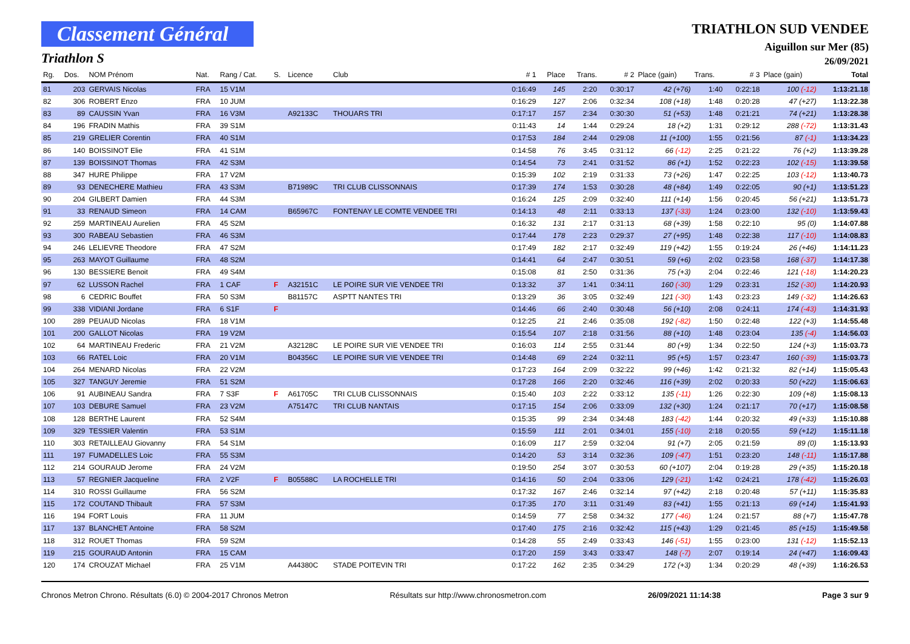Classement Général
Triathlon S
TRIATHLON SUD VENDEE
Aiguillon sur Mer (85)
26/09/2021
| Rg. | Dos. | NOM Prénom | Nat. | Rang / Cat. | S. | Licence | Club | # 1 | Place | Trans. | # 2 | Place (gain) | Trans. | # 3 | Place (gain) | Total |
| --- | --- | --- | --- | --- | --- | --- | --- | --- | --- | --- | --- | --- | --- | --- | --- | --- |
| 81 | 203 | GERVAIS Nicolas | FRA | 15 V1M | | | | 0:16:49 | 145 | 2:20 | 0:30:17 | 42 (+76) | 1:40 | 0:22:18 | 100 (-12) | 1:13:21.18 |
| 82 | 306 | ROBERT Enzo | FRA | 10 JUM | | | | 0:16:29 | 127 | 2:06 | 0:32:34 | 108 (+18) | 1:48 | 0:20:28 | 47 (+27) | 1:13:22.38 |
| 83 | 89 | CAUSSIN Yvan | FRA | 16 V3M | | A92133C | THOUARS TRI | 0:17:17 | 157 | 2:34 | 0:30:30 | 51 (+53) | 1:48 | 0:21:21 | 74 (+21) | 1:13:28.38 |
| 84 | 196 | FRADIN Mathis | FRA | 39 S1M | | | | 0:11:43 | 14 | 1:44 | 0:29:24 | 18 (+2) | 1:31 | 0:29:12 | 288 (-72) | 1:13:31.43 |
| 85 | 219 | GRELIER Corentin | FRA | 40 S1M | | | | 0:17:53 | 184 | 2:44 | 0:29:08 | 11 (+100) | 1:55 | 0:21:56 | 87 (-1) | 1:13:34.23 |
| 86 | 140 | BOISSINOT Elie | FRA | 41 S1M | | | | 0:14:58 | 76 | 3:45 | 0:31:12 | 66 (-12) | 2:25 | 0:21:22 | 76 (+2) | 1:13:39.28 |
| 87 | 139 | BOISSINOT Thomas | FRA | 42 S3M | | | | 0:14:54 | 73 | 2:41 | 0:31:52 | 86 (+1) | 1:52 | 0:22:23 | 102 (-15) | 1:13:39.58 |
| 88 | 347 | HURE Philippe | FRA | 17 V2M | | | | 0:15:39 | 102 | 2:19 | 0:31:33 | 73 (+26) | 1:47 | 0:22:25 | 103 (-12) | 1:13:40.73 |
| 89 | 93 | DENECHERE Mathieu | FRA | 43 S3M | | B71989C | TRI CLUB CLISSONNAIS | 0:17:39 | 174 | 1:53 | 0:30:28 | 48 (+84) | 1:49 | 0:22:05 | 90 (+1) | 1:13:51.23 |
| 90 | 204 | GILBERT Damien | FRA | 44 S3M | | | | 0:16:24 | 125 | 2:09 | 0:32:40 | 111 (+14) | 1:56 | 0:20:45 | 56 (+21) | 1:13:51.73 |
| 91 | 33 | RENAUD Simeon | FRA | 14 CAM | | B65967C | FONTENAY LE COMTE VENDEE TRI | 0:14:13 | 48 | 2:11 | 0:33:13 | 137 (-33) | 1:24 | 0:23:00 | 132 (-10) | 1:13:59.43 |
| 92 | 259 | MARTINEAU Aurelien | FRA | 45 S2M | | | | 0:16:32 | 131 | 2:17 | 0:31:13 | 68 (+39) | 1:58 | 0:22:10 | 95 (0) | 1:14:07.88 |
| 93 | 300 | RABEAU Sebastien | FRA | 46 S3M | | | | 0:17:44 | 178 | 2:23 | 0:29:37 | 27 (+95) | 1:48 | 0:22:38 | 117 (-10) | 1:14:08.83 |
| 94 | 246 | LELIEVRE Theodore | FRA | 47 S2M | | | | 0:17:49 | 182 | 2:17 | 0:32:49 | 119 (+42) | 1:55 | 0:19:24 | 26 (+46) | 1:14:11.23 |
| 95 | 263 | MAYOT Guillaume | FRA | 48 S2M | | | | 0:14:41 | 64 | 2:47 | 0:30:51 | 59 (+6) | 2:02 | 0:23:58 | 168 (-37) | 1:14:17.38 |
| 96 | 130 | BESSIERE Benoit | FRA | 49 S4M | | | | 0:15:08 | 81 | 2:50 | 0:31:36 | 75 (+3) | 2:04 | 0:22:46 | 121 (-18) | 1:14:20.23 |
| 97 | 62 | LUSSON Rachel | FRA | 1 CAF | F | A32151C | LE POIRE SUR VIE VENDEE TRI | 0:13:32 | 37 | 1:41 | 0:34:11 | 160 (-30) | 1:29 | 0:23:31 | 152 (-30) | 1:14:20.93 |
| 98 | 6 | CEDRIC Bouffet | FRA | 50 S3M | | B81157C | ASPTT NANTES TRI | 0:13:29 | 36 | 3:05 | 0:32:49 | 121 (-30) | 1:43 | 0:23:23 | 149 (-32) | 1:14:26.63 |
| 99 | 338 | VIDIANI Jordane | FRA | 6 S1F | F | | | 0:14:46 | 66 | 2:40 | 0:30:48 | 56 (+10) | 2:08 | 0:24:11 | 174 (-43) | 1:14:31.93 |
| 100 | 289 | PEUAUD Nicolas | FRA | 18 V1M | | | | 0:12:25 | 21 | 2:46 | 0:35:08 | 192 (-82) | 1:50 | 0:22:48 | 122 (+3) | 1:14:55.48 |
| 101 | 200 | GALLOT Nicolas | FRA | 19 V2M | | | | 0:15:54 | 107 | 2:18 | 0:31:56 | 88 (+10) | 1:48 | 0:23:04 | 135 (-4) | 1:14:56.03 |
| 102 | 64 | MARTINEAU Frederic | FRA | 21 V2M | | A32128C | LE POIRE SUR VIE VENDEE TRI | 0:16:03 | 114 | 2:55 | 0:31:44 | 80 (+9) | 1:34 | 0:22:50 | 124 (+3) | 1:15:03.73 |
| 103 | 66 | RATEL Loic | FRA | 20 V1M | | B04356C | LE POIRE SUR VIE VENDEE TRI | 0:14:48 | 69 | 2:24 | 0:32:11 | 95 (+5) | 1:57 | 0:23:47 | 160 (-39) | 1:15:03.73 |
| 104 | 264 | MENARD Nicolas | FRA | 22 V2M | | | | 0:17:23 | 164 | 2:09 | 0:32:22 | 99 (+46) | 1:42 | 0:21:32 | 82 (+14) | 1:15:05.43 |
| 105 | 327 | TANGUY Jeremie | FRA | 51 S2M | | | | 0:17:28 | 166 | 2:20 | 0:32:46 | 116 (+39) | 2:02 | 0:20:33 | 50 (+22) | 1:15:06.63 |
| 106 | 91 | AUBINEAU Sandra | FRA | 7 S3F | F | A61705C | TRI CLUB CLISSONNAIS | 0:15:40 | 103 | 2:22 | 0:33:12 | 135 (-11) | 1:26 | 0:22:30 | 109 (+8) | 1:15:08.13 |
| 107 | 103 | DEBURE Samuel | FRA | 23 V2M | | A75147C | TRI CLUB NANTAIS | 0:17:15 | 154 | 2:06 | 0:33:09 | 132 (+30) | 1:24 | 0:21:17 | 70 (+17) | 1:15:08.58 |
| 108 | 128 | BERTHE Laurent | FRA | 52 S4M | | | | 0:15:35 | 99 | 2:34 | 0:34:48 | 183 (-42) | 1:44 | 0:20:32 | 49 (+33) | 1:15:10.88 |
| 109 | 329 | TESSIER Valentin | FRA | 53 S1M | | | | 0:15:59 | 111 | 2:01 | 0:34:01 | 155 (-10) | 2:18 | 0:20:55 | 59 (+12) | 1:15:11.18 |
| 110 | 303 | RETAILLEAU Giovanny | FRA | 54 S1M | | | | 0:16:09 | 117 | 2:59 | 0:32:04 | 91 (+7) | 2:05 | 0:21:59 | 89 (0) | 1:15:13.93 |
| 111 | 197 | FUMADELLES Loic | FRA | 55 S3M | | | | 0:14:20 | 53 | 3:14 | 0:32:36 | 109 (-47) | 1:51 | 0:23:20 | 148 (-11) | 1:15:17.88 |
| 112 | 214 | GOURAUD Jerome | FRA | 24 V2M | | | | 0:19:50 | 254 | 3:07 | 0:30:53 | 60 (+107) | 2:04 | 0:19:28 | 29 (+35) | 1:15:20.18 |
| 113 | 57 | REGNIER Jacqueline | FRA | 2 V2F | F | B05588C | LA ROCHELLE TRI | 0:14:16 | 50 | 2:04 | 0:33:06 | 129 (-21) | 1:42 | 0:24:21 | 178 (-42) | 1:15:26.03 |
| 114 | 310 | ROSSI Guillaume | FRA | 56 S2M | | | | 0:17:32 | 167 | 2:46 | 0:32:14 | 97 (+42) | 2:18 | 0:20:48 | 57 (+11) | 1:15:35.83 |
| 115 | 172 | COUTAND Thibault | FRA | 57 S3M | | | | 0:17:35 | 170 | 3:11 | 0:31:49 | 83 (+41) | 1:55 | 0:21:13 | 69 (+14) | 1:15:41.93 |
| 116 | 194 | FORT Louis | FRA | 11 JUM | | | | 0:14:59 | 77 | 2:58 | 0:34:32 | 177 (-46) | 1:24 | 0:21:57 | 88 (+7) | 1:15:47.78 |
| 117 | 137 | BLANCHET Antoine | FRA | 58 S2M | | | | 0:17:40 | 175 | 2:16 | 0:32:42 | 115 (+43) | 1:29 | 0:21:45 | 85 (+15) | 1:15:49.58 |
| 118 | 312 | ROUET Thomas | FRA | 59 S2M | | | | 0:14:28 | 55 | 2:49 | 0:33:43 | 146 (-51) | 1:55 | 0:23:00 | 131 (-12) | 1:15:52.13 |
| 119 | 215 | GOURAUD Antonin | FRA | 15 CAM | | | | 0:17:20 | 159 | 3:43 | 0:33:47 | 148 (-7) | 2:07 | 0:19:14 | 24 (+47) | 1:16:09.43 |
| 120 | 174 | CROUZAT Michael | FRA | 25 V1M | | A44380C | STADE POITEVIN TRI | 0:17:22 | 162 | 2:35 | 0:34:29 | 172 (+3) | 1:34 | 0:20:29 | 48 (+39) | 1:16:26.53 |
Chronos Metron Chrono. Résultats (6.0) © 2004-2017 Chronos Metron Résultats sur http://www.chronosmetron.com 26/09/2021 11:14:38 Page 3 sur 9